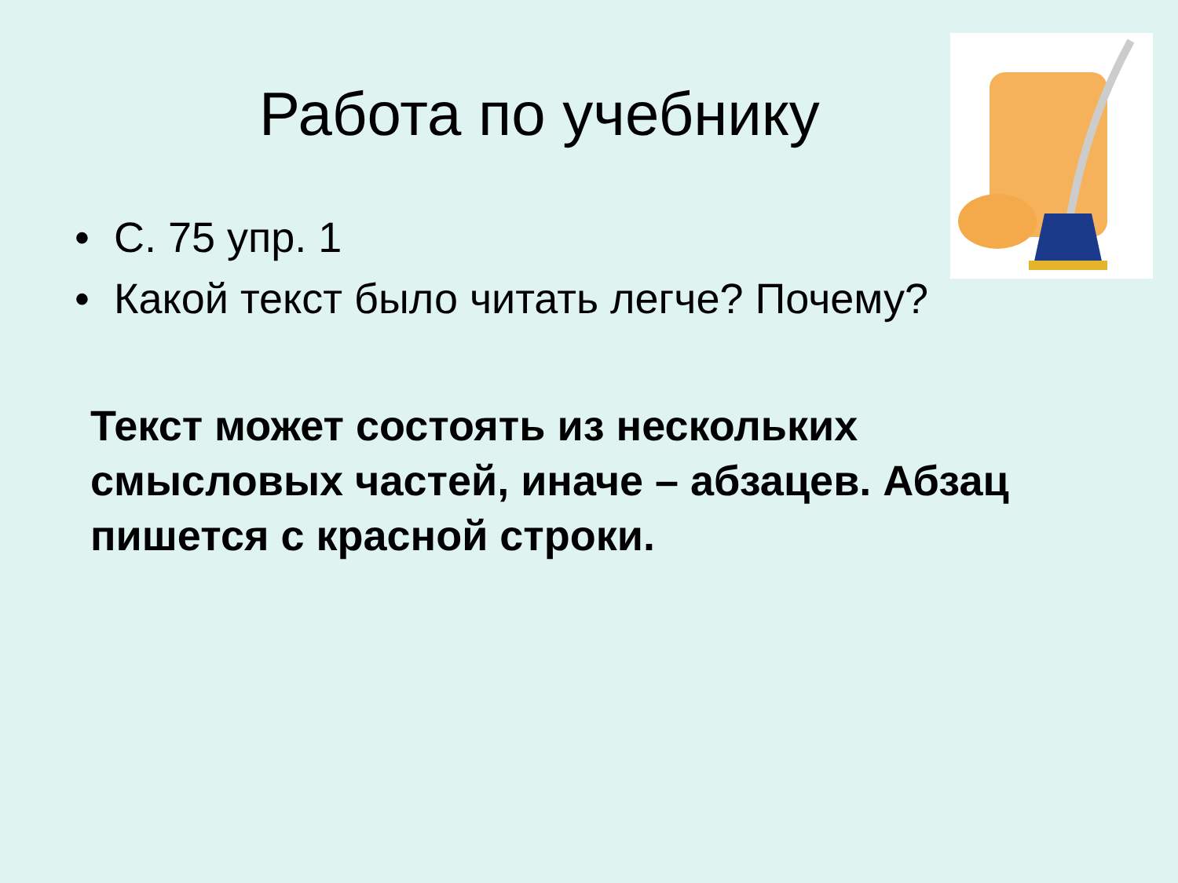Работа по учебнику
• С. 75 упр. 1
• Какой текст было читать легче? Почему?
Текст может состоять из нескольких смысловых частей, иначе – абзацев. Абзац пишется с красной строки.